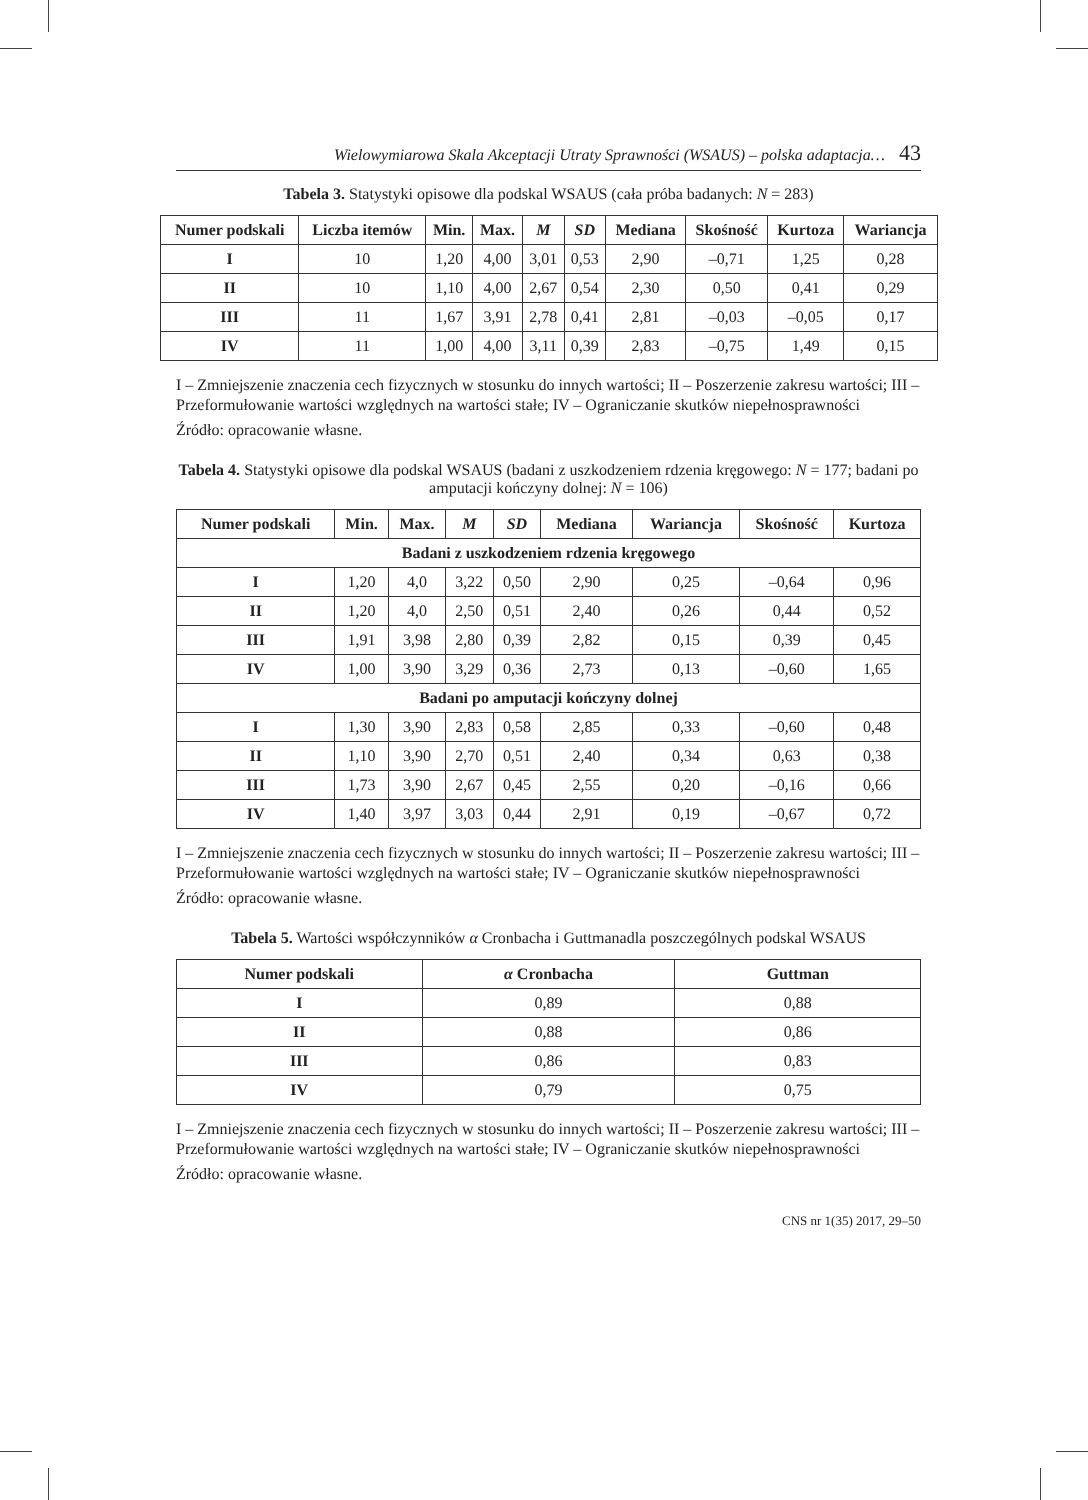Wielowymiarowa Skala Akceptacji Utraty Sprawności (WSAUS) – polska adaptacja… 43
Tabela 3. Statystyki opisowe dla podskal WSAUS (cała próba badanych: N = 283)
| Numer podskali | Liczba itemów | Min. | Max. | M | SD | Mediana | Skośność | Kurtoza | Wariancja |
| --- | --- | --- | --- | --- | --- | --- | --- | --- | --- |
| I | 10 | 1,20 | 4,00 | 3,01 | 0,53 | 2,90 | –0,71 | 1,25 | 0,28 |
| II | 10 | 1,10 | 4,00 | 2,67 | 0,54 | 2,30 | 0,50 | 0,41 | 0,29 |
| III | 11 | 1,67 | 3,91 | 2,78 | 0,41 | 2,81 | –0,03 | –0,05 | 0,17 |
| IV | 11 | 1,00 | 4,00 | 3,11 | 0,39 | 2,83 | –0,75 | 1,49 | 0,15 |
I – Zmniejszenie znaczenia cech fizycznych w stosunku do innych wartości; II – Poszerzenie zakresu wartości; III – Przeformułowanie wartości względnych na wartości stałe; IV – Ograniczanie skutków niepełnosprawności
Źródło: opracowanie własne.
Tabela 4. Statystyki opisowe dla podskal WSAUS (badani z uszkodzeniem rdzenia kręgowego: N = 177; badani po amputacji kończyny dolnej: N = 106)
| Numer podskali | Min. | Max. | M | SD | Mediana | Wariancja | Skośność | Kurtoza |
| --- | --- | --- | --- | --- | --- | --- | --- | --- |
| Badani z uszkodzeniem rdzenia kręgowego | | | | | | | | |
| I | 1,20 | 4,0 | 3,22 | 0,50 | 2,90 | 0,25 | –0,64 | 0,96 |
| II | 1,20 | 4,0 | 2,50 | 0,51 | 2,40 | 0,26 | 0,44 | 0,52 |
| III | 1,91 | 3,98 | 2,80 | 0,39 | 2,82 | 0,15 | 0,39 | 0,45 |
| IV | 1,00 | 3,90 | 3,29 | 0,36 | 2,73 | 0,13 | –0,60 | 1,65 |
| Badani po amputacji kończyny dolnej | | | | | | | | |
| I | 1,30 | 3,90 | 2,83 | 0,58 | 2,85 | 0,33 | –0,60 | 0,48 |
| II | 1,10 | 3,90 | 2,70 | 0,51 | 2,40 | 0,34 | 0,63 | 0,38 |
| III | 1,73 | 3,90 | 2,67 | 0,45 | 2,55 | 0,20 | –0,16 | 0,66 |
| IV | 1,40 | 3,97 | 3,03 | 0,44 | 2,91 | 0,19 | –0,67 | 0,72 |
I – Zmniejszenie znaczenia cech fizycznych w stosunku do innych wartości; II – Poszerzenie zakresu wartości; III – Przeformułowanie wartości względnych na wartości stałe; IV – Ograniczanie skutków niepełnosprawności
Źródło: opracowanie własne.
Tabela 5. Wartości współczynników α Cronbacha i Guttmanadla poszczególnych podskal WSAUS
| Numer podskali | α Cronbacha | Guttman |
| --- | --- | --- |
| I | 0,89 | 0,88 |
| II | 0,88 | 0,86 |
| III | 0,86 | 0,83 |
| IV | 0,79 | 0,75 |
I – Zmniejszenie znaczenia cech fizycznych w stosunku do innych wartości; II – Poszerzenie zakresu wartości; III – Przeformułowanie wartości względnych na wartości stałe; IV – Ograniczanie skutków niepełnosprawności
Źródło: opracowanie własne.
CNS nr 1(35) 2017, 29–50